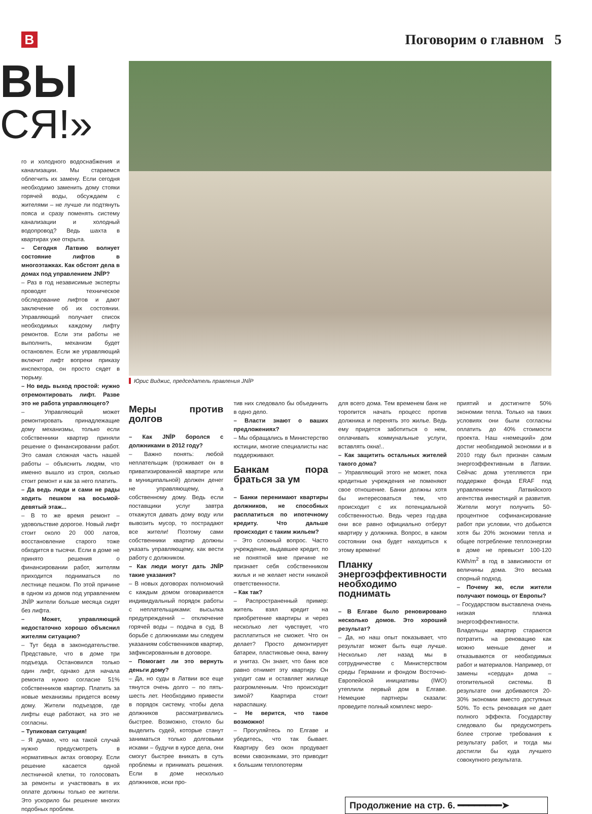В
Поговорим о главном 5
ВЫ
СЯ!»
го и холодного водоснабжения и канализации. Мы стараемся облегчить их замену. Если сегодня необходимо заменить дому стояки горячей воды, обсуждаем с жителями – не лучше ли подтянуть пояса и сразу поменять систему канализации и холодный водопровод? Ведь шахта в квартирах уже открыта.
– Сегодня Латвию волнует состояние лифтов в многоэтажках. Как обстоят дела в домах под управлением JNĪP?
– Раз в год независимые эксперты проводят техническое обследование лифтов и дают заключение об их состоянии. Управляющий получает список необходимых каждому лифту ремонтов. Если эти работы не выполнить, механизм будет остановлен. Если же управляющий включит лифт вопреки приказу инспектора, он просто сядет в тюрьму.
– Но ведь выход простой: нужно отремонтировать лифт. Разве это не работа управляющего?
– Управляющий может ремонтировать принадлежащие дому механизмы, только если собственники квартир приняли решение о финансировании работ. Это самая сложная часть нашей работы – объяснить людям, что именно вышло из строя, сколько стоит ремонт и как за него платить.
– Да ведь люди и сами не рады ходить пешком на восьмой-девятый этаж...
– В то же время ремонт – удовольствие дорогое. Новый лифт стоит около 20 000 латов, восстановление старого тоже обходится в тысячи. Если в доме не принято решения о финансировании работ, жителям приходится подниматься по лестнице пешком. По этой причине в одном из домов под управлением JNĪP жители больше месяца сидят без лифта.
– Может, управляющий недостаточно хорошо объяснил жителям ситуацию?
– Тут беда в законодательстве. Представьте, что в доме три подъезда. Остановился только один лифт, однако для начала ремонта нужно согласие 51% собственников квартир. Платить за новые механизмы придется всему дому. Жители подъездов, где лифты еще работают, на это не согласны.
– Тупиковая ситуация!
– Я думаю, что на такой случай нужно предусмотреть в нормативных актах оговорку. Если решение касается одной лестничной клетки, то голосовать за ремонты и участвовать в их оплате должны только ее жители. Это ускорило бы решение многих подобных проблем.
Юрис Виджис, председатель правления JNĪP
Меры против долгов
– Как JNĪP боролся с должниками в 2012 году?
– Важно понять: любой неплательщик (проживает он в приватизированной квартире или в муниципальной) должен денег не управляющему, а собственному дому. Ведь если поставщики услуг завтра откажутся давать дому воду или вывозить мусор, то пострадают все жители! Поэтому сами собственники квартир должны указать управляющему, как вести работу с должником.
– Как люди могут дать JNĪP такие указания?
– В новых договорах полномочий с каждым домом оговаривается индивидуальный порядок работы с неплательщиками: высылка предупреждений – отключение горячей воды – подача в суд. В борьбе с должниками мы следуем указаниям собственников квартир, зафиксированным в договоре.
– Помогает ли это вернуть деньги дому?
– Да, но суды в Латвии все еще тянутся очень долго – по пять-шесть лет. Необходимо привести в порядок систему, чтобы дела должников рассматривались быстрее. Возможно, стоило бы выделить судей, которые станут заниматься только долговыми исками – будучи в курсе дела, они смогут быстрее вникать в суть проблемы и принимать решения. Если в доме несколько должников, иски про-
тив них следовало бы объединить в одно дело.
– Власти знают о ваших предложениях?
– Мы обращались в Министерство юстиции, многие специалисты нас поддерживают.
Банкам пора браться за ум
– Банки перенимают квартиры должников, не способных расплатиться по ипотечному кредиту. Что дальше происходит с таким жильем?
– Это сложный вопрос. Часто учреждение, выдавшее кредит, по не понятной мне причине не признает себя собственником жилья и не желает нести никакой ответственности.
– Как так?
– Распространенный пример: житель взял кредит на приобретение квартиры и через несколько лет чувствует, что расплатиться не сможет. Что он делает? Просто демонтирует батареи, пластиковые окна, ванну и унитаз. Он знает, что банк все равно отнимет эту квартиру. Он уходит сам и оставляет жилище разгромленным. Что происходит зимой? Квартира стоит нараспашку.
– Не верится, что такое возможно!
– Прогуляйтесь по Елгаве и убедитесь, что так бывает. Квартиру без окон продувает всеми сквозняками, это приводит к большим теплопотерям
для всего дома. Тем временем банк не торопится начать процесс против должника и перенять это жилье. Ведь ему придется заботиться о нем, оплачивать коммунальные услуги, вставлять окна!..
– Как защитить остальных жителей такого дома?
– Управляющий этого не может, пока кредитные учреждения не поменяют свое отношение. Банки должны хотя бы интересоваться тем, что происходит с их потенциальной собственностью. Ведь через год-два они все равно официально отберут квартиру у должника. Вопрос, в каком состоянии она будет находиться к этому времени!
Планку энергоэффективности необходимо поднимать
– В Елгаве было реновировано несколько домов. Это хороший результат?
– Да, но наш опыт показывает, что результат может быть еще лучше. Несколько лет назад мы в сотрудничестве с Министерством среды Германии и фондом Восточно-Европейской инициативы (IWO) утеплили первый дом в Елгаве. Немецкие партнеры сказали: проведите полный комплекс меро-
приятий и достигните 50% экономии тепла. Только на таких условиях они были согласны оплатить до 40% стоимости проекта. Наш «немецкий» дом достиг необходимой экономии и в 2010 году был признан самым энергоэффективным в Латвии. Сейчас дома утепляются при поддержке фонда ERAF под управлением Латвийского агентства инвестиций и развития. Жители могут получить 50-процентное софинансирование работ при условии, что добьются хотя бы 20% экономии тепла и общее потребление теплоэнергии в доме не превысит 100-120 KWh/m<sup>2</sup> в год в зависимости от величины дома. Это весьма спорный подход.
– Почему же, если жители получают помощь от Европы?
– Государством выставлена очень низкая планка энергоэффективности. Владельцы квартир стараются потратить на реновацию как можно меньше денег и отказываются от необходимых работ и материалов. Например, от замены «сердца» дома – отопительной системы. В результате они добиваются 20-30% экономии вместо доступных 50%. То есть реновация не дает полного эффекта. Государству следовало бы предусмотреть более строгие требования к результату работ, и тогда мы достигли бы куда лучшего совокупного результата.
Продолжение на стр. 6. ━━━━━━━━➤